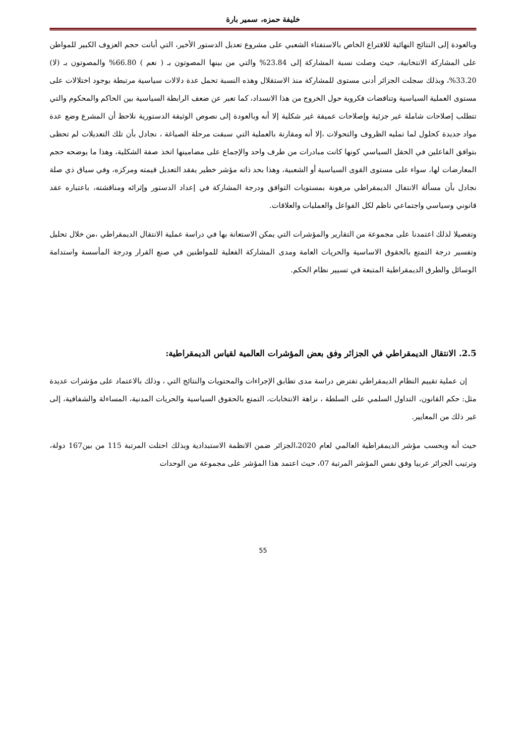خليفة حمزه، سمير بارة
وبالعودة إلى النتائج النهائية للاقتراع الخاص بالاستفتاء الشعبي على مشروع تعديل الدستور الأخير، التي أبانت حجم العزوف الكبير للمواطن على المشاركة الانتخابية، حيث وصلت نسبة المشاركة إلى 23.84% والتي من بينها المصوتون بـ ( نعم ) 66.80% والمصوتون بـ (لا) 33.20%، وبذلك سجلت الجزائر أدنى مستوى للمشاركة منذ الاستقلال وهذه النسبة تحمل عدة دلالات سياسية مرتبطة بوجود اختلالات على مستوى العملية السياسية وتناقضات فكروية حول الخروج من هذا الانسداد، كما تعبر عن ضعف الرابطة السياسية بين الحاكم والمحكوم والتي تتطلب إصلاحات شاملة غير جزئية وإصلاحات عميقة غير شكلية إلا أنه وبالعودة إلى نصوص الوثيقة الدستورية نلاحظ أن المشرع وضع عدة مواد جديدة كحلول لما تمليه الظروف والتحولات ،إلا أنه ومقارنة بالعملية التي سبقت مرحلة الصياغة ، نجادل بأن تلك التعديلات لم تحظى بتوافق الفاعلين في الحقل السياسي كونها كانت مبادرات من طرف واحد والإجماع على مضامينها اتخذ صفة الشكلية، وهذا ما يوضحه حجم المعارضات لها، سواء على مستوى القوى السياسية أو الشعبية، وهذا بحد ذاته مؤشر خطير يفقد التعديل قيمته ومركزه، وفي سياق ذي صلة نجادل بأن مسألة الانتفال الديمقراطي مرهونة بمستويات التوافق ودرجة المشاركة في إعداد الدستور وإثرائه ومناقشته، باعتباره عقد قانوني وسياسي واجتماعي ناظم لكل الفواعل والعمليات والعلاقات.
وتفصيلا لذلك اعتمدنا على مجموعة من التقارير والمؤشرات التي يمكن الاستعانة بها في دراسة عملية الانتقال الديمقراطي ،من خلال تحليل وتفسير درجة التمتع بالحقوق الاساسية والحريات العامة ومدى المشاركة الفعلية للمواطنين في صنع القرار ودرجة المأسسة واستدامة الوسائل والطرق الديمقراطية المتبعة في تسيير نظام الحكم.
2.5. الانتقال الديمقراطي في الجزائر وفق بعض المؤشرات العالمية لقياس الديمقراطية:
إن عملية تقييم النظام الديمقراطي تفترض دراسة مدى تطابق الإجراءات والمحتويات والنتائج التي ، وذلك بالاعتماد على مؤشرات عديدة مثل: حكم القانون، التداول السلمي على السلطة ، نزاهة الانتخابات، التمتع بالحقوق السياسية والحريات المدنية، المساءلة والشفافية، إلى غير ذلك من المعايير.
حيث أنه وبحسب مؤشر الديمقراطية العالمي لعام 2020،الجزائر ضمن الانظمة الاستبدادية وبذلك احتلت المرتبة 115 من بين167 دولة، وترتيب الجزائر عربيا وفق نفس المؤشر المرتبة 07، حيث اعتمد هذا المؤشر على مجموعة من الوحدات
55